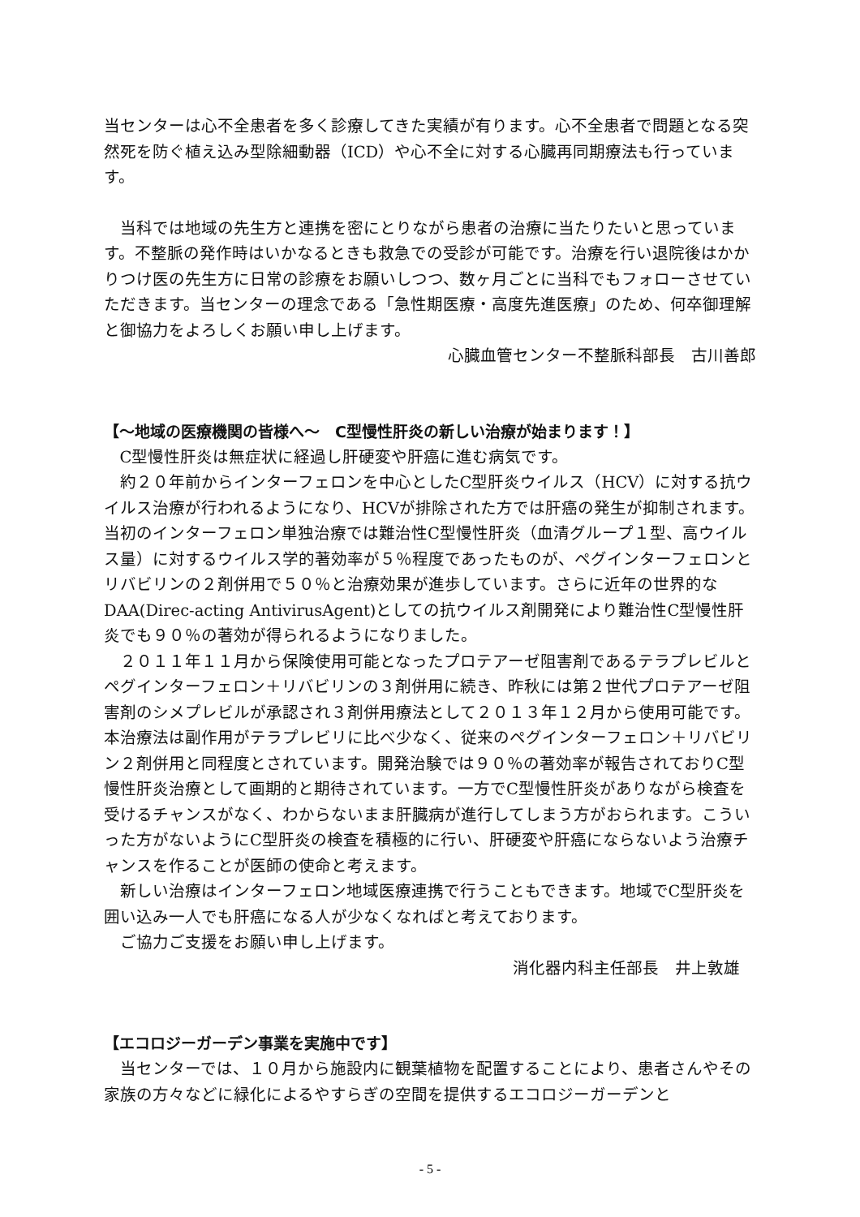当センターは心不全患者を多く診療してきた実績が有ります。心不全患者で問題となる突然死を防ぐ植え込み型除細動器（ICD）や心不全に対する心臓再同期療法も行っています。
当科では地域の先生方と連携を密にとりながら患者の治療に当たりたいと思っています。不整脈の発作時はいかなるときも救急での受診が可能です。治療を行い退院後はかかりつけ医の先生方に日常の診療をお願いしつつ、数ヶ月ごとに当科でもフォローさせていただきます。当センターの理念である「急性期医療・高度先進医療」のため、何卒御理解と御協力をよろしくお願い申し上げます。
心臓血管センター不整脈科部長　古川善郎
【～地域の医療機関の皆様へ～　C型慢性肝炎の新しい治療が始まります！】
C型慢性肝炎は無症状に経過し肝硬変や肝癌に進む病気です。
約２０年前からインターフェロンを中心としたC型肝炎ウイルス（HCV）に対する抗ウイルス治療が行われるようになり、HCVが排除された方では肝癌の発生が抑制されます。当初のインターフェロン単独治療では難治性C型慢性肝炎（血清グループ１型、高ウイルス量）に対するウイルス学的著効率が５％程度であったものが、ペグインターフェロンとリバビリンの２剤併用で５０％と治療効果が進歩しています。さらに近年の世界的なDAA(Direc-acting AntivirusAgent)としての抗ウイルス剤開発により難治性C型慢性肝炎でも９０％の著効が得られるようになりました。
２０１１年１１月から保険使用可能となったプロテアーゼ阻害剤であるテラプレビルとペグインターフェロン＋リバビリンの３剤併用に続き、昨秋には第２世代プロテアーゼ阻害剤のシメプレビルが承認され３剤併用療法として２０１３年１２月から使用可能です。本治療法は副作用がテラプレビリに比べ少なく、従来のペグインターフェロン＋リバビリン２剤併用と同程度とされています。開発治験では９０％の著効率が報告されておりC型慢性肝炎治療として画期的と期待されています。一方でC型慢性肝炎がありながら検査を受けるチャンスがなく、わからないまま肝臓病が進行してしまう方がおられます。こういった方がないようにC型肝炎の検査を積極的に行い、肝硬変や肝癌にならないよう治療チャンスを作ることが医師の使命と考えます。
新しい治療はインターフェロン地域医療連携で行うこともできます。地域でC型肝炎を囲い込み一人でも肝癌になる人が少なくなればと考えております。
ご協力ご支援をお願い申し上げます。
消化器内科主任部長　井上敦雄
【エコロジーガーデン事業を実施中です】
当センターでは、１０月から施設内に観葉植物を配置することにより、患者さんやその家族の方々などに緑化によるやすらぎの空間を提供するエコロジーガーデンと
- 5 -